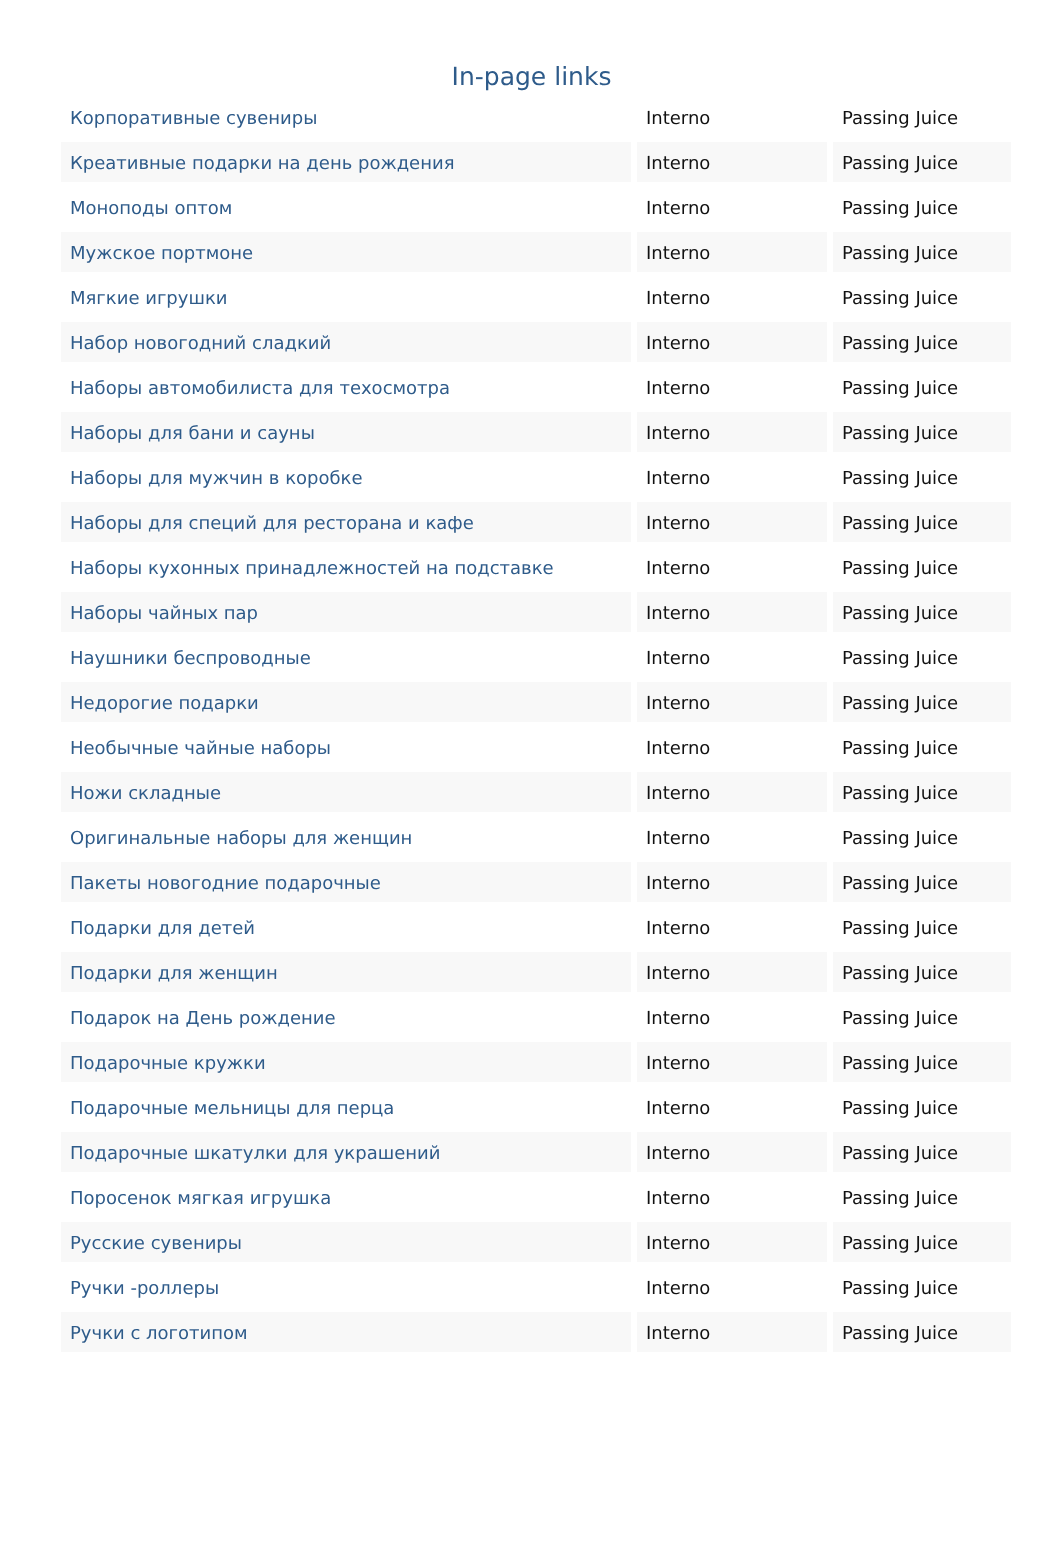In-page links
| Корпоративные сувениры | Interno | Passing Juice |
| Креативные подарки на день рождения | Interno | Passing Juice |
| Моноподы оптом | Interno | Passing Juice |
| Мужское портмоне | Interno | Passing Juice |
| Мягкие игрушки | Interno | Passing Juice |
| Набор новогодний сладкий | Interno | Passing Juice |
| Наборы автомобилиста для техосмотра | Interno | Passing Juice |
| Наборы для бани и сауны | Interno | Passing Juice |
| Наборы для мужчин в коробке | Interno | Passing Juice |
| Наборы для специй для ресторана и кафе | Interno | Passing Juice |
| Наборы кухонных принадлежностей на подставке | Interno | Passing Juice |
| Наборы чайных пар | Interno | Passing Juice |
| Наушники беспроводные | Interno | Passing Juice |
| Недорогие подарки | Interno | Passing Juice |
| Необычные чайные наборы | Interno | Passing Juice |
| Ножи складные | Interno | Passing Juice |
| Оригинальные наборы для женщин | Interno | Passing Juice |
| Пакеты новогодние подарочные | Interno | Passing Juice |
| Подарки для детей | Interno | Passing Juice |
| Подарки для женщин | Interno | Passing Juice |
| Подарок на День рождение | Interno | Passing Juice |
| Подарочные кружки | Interno | Passing Juice |
| Подарочные мельницы для перца | Interno | Passing Juice |
| Подарочные шкатулки для украшений | Interno | Passing Juice |
| Поросенок мягкая игрушка | Interno | Passing Juice |
| Русские сувениры | Interno | Passing Juice |
| Ручки -роллеры | Interno | Passing Juice |
| Ручки с логотипом | Interno | Passing Juice |